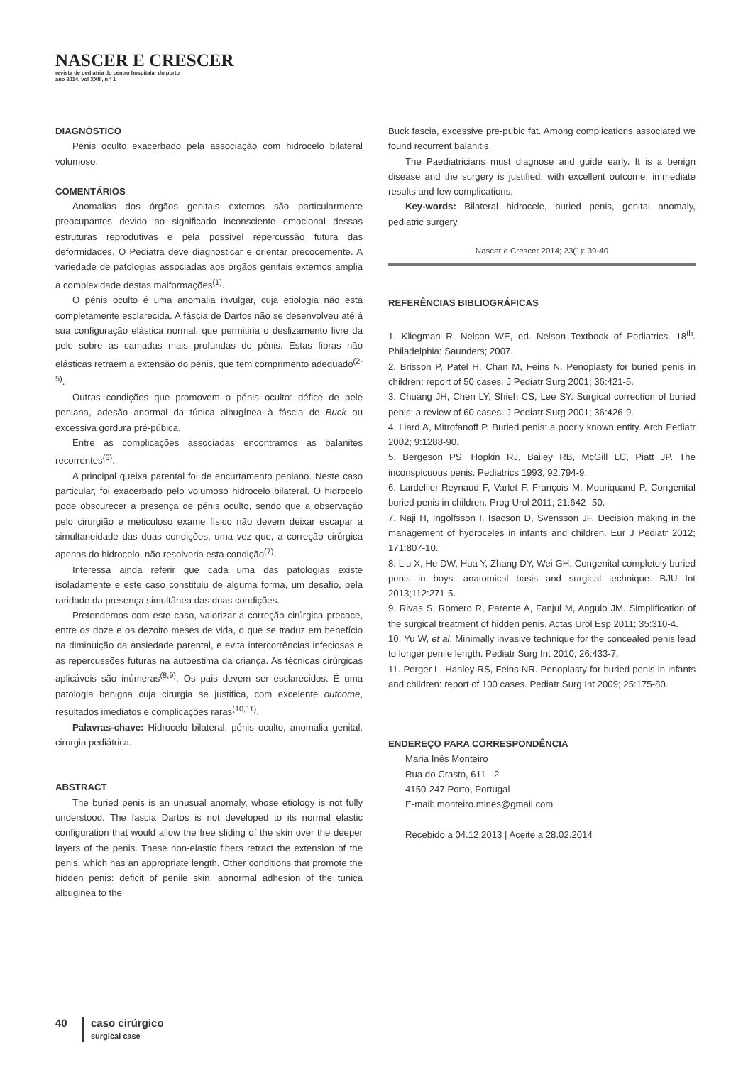NASCER E CRESCER
revista de pediatria do centro hospitalar do porto
ano 2014, vol XXIII, n.º 1
DIAGNÓSTICO
Pénis oculto exacerbado pela associação com hidrocelo bilateral volumoso.
COMENTÁRIOS
Anomalias dos órgãos genitais externos são particularmente preocupantes devido ao significado inconsciente emocional dessas estruturas reprodutivas e pela possível repercussão futura das deformidades. O Pediatra deve diagnosticar e orientar precocemente. A variedade de patologias associadas aos órgãos genitais externos amplia a complexidade destas malformações<sup>(1)</sup>.
O pénis oculto é uma anomalia invulgar, cuja etiologia não está completamente esclarecida. A fáscia de Dartos não se desenvolveu até à sua configuração elástica normal, que permitiria o deslizamento livre da pele sobre as camadas mais profundas do pénis. Estas fibras não elásticas retraem a extensão do pénis, que tem comprimento adequado<sup>(2-5)</sup>.
Outras condições que promovem o pénis oculto: défice de pele peniana, adesão anormal da túnica albugínea à fáscia de Buck ou excessiva gordura pré-púbica.
Entre as complicações associadas encontramos as balanites recorrentes<sup>(6)</sup>.
A principal queixa parental foi de encurtamento peniano. Neste caso particular, foi exacerbado pelo volumoso hidrocelo bilateral. O hidrocelo pode obscurecer a presença de pénis oculto, sendo que a observação pelo cirurgião e meticuloso exame físico não devem deixar escapar a simultaneidade das duas condições, uma vez que, a correção cirúrgica apenas do hidrocelo, não resolveria esta condição<sup>(7)</sup>.
Interessa ainda referir que cada uma das patologias existe isoladamente e este caso constituiu de alguma forma, um desafio, pela raridade da presença simultânea das duas condições.
Pretendemos com este caso, valorizar a correção cirúrgica precoce, entre os doze e os dezoito meses de vida, o que se traduz em benefício na diminuição da ansiedade parental, e evita intercorrências infeciosas e as repercussões futuras na autoestima da criança. As técnicas cirúrgicas aplicáveis são inúmeras<sup>(8,9)</sup>. Os pais devem ser esclarecidos. É uma patologia benigna cuja cirurgia se justifica, com excelente outcome, resultados imediatos e complicações raras<sup>(10,11)</sup>.
Palavras-chave: Hidrocelo bilateral, pénis oculto, anomalia genital, cirurgia pediátrica.
ABSTRACT
The buried penis is an unusual anomaly, whose etiology is not fully understood. The fascia Dartos is not developed to its normal elastic configuration that would allow the free sliding of the skin over the deeper layers of the penis. These non-elastic fibers retract the extension of the penis, which has an appropriate length. Other conditions that promote the hidden penis: deficit of penile skin, abnormal adhesion of the tunica albuginea to the
Buck fascia, excessive pre-pubic fat. Among complications associated we found recurrent balanitis.
The Paediatricians must diagnose and guide early. It is a benign disease and the surgery is justified, with excellent outcome, immediate results and few complications.
Key-words: Bilateral hidrocele, buried penis, genital anomaly, pediatric surgery.
Nascer e Crescer 2014; 23(1): 39-40
REFERÊNCIAS BIBLIOGRÁFICAS
1. Kliegman R, Nelson WE, ed. Nelson Textbook of Pediatrics. 18<sup>th</sup>. Philadelphia: Saunders; 2007.
2. Brisson P, Patel H, Chan M, Feins N. Penoplasty for buried penis in children: report of 50 cases. J Pediatr Surg 2001; 36:421-5.
3. Chuang JH, Chen LY, Shieh CS, Lee SY. Surgical correction of buried penis: a review of 60 cases. J Pediatr Surg 2001; 36:426-9.
4. Liard A, Mitrofanoff P. Buried penis: a poorly known entity. Arch Pediatr 2002; 9:1288-90.
5. Bergeson PS, Hopkin RJ, Bailey RB, McGill LC, Piatt JP. The inconspicuous penis. Pediatrics 1993; 92:794-9.
6. Lardellier-Reynaud F, Varlet F, François M, Mouriquand P. Congenital buried penis in children. Prog Urol 2011; 21:642--50.
7. Naji H, Ingolfsson I, Isacson D, Svensson JF. Decision making in the management of hydroceles in infants and children. Eur J Pediatr 2012; 171:807-10.
8. Liu X, He DW, Hua Y, Zhang DY, Wei GH. Congenital completely buried penis in boys: anatomical basis and surgical technique. BJU Int 2013;112:271-5.
9. Rivas S, Romero R, Parente A, Fanjul M, Angulo JM. Simplification of the surgical treatment of hidden penis. Actas Urol Esp 2011; 35:310-4.
10. Yu W, et al. Minimally invasive technique for the concealed penis lead to longer penile length. Pediatr Surg Int 2010; 26:433-7.
11. Perger L, Hanley RS, Feins NR. Penoplasty for buried penis in infants and children: report of 100 cases. Pediatr Surg Int 2009; 25:175-80.
ENDEREÇO PARA CORRESPONDÊNCIA
Maria Inês Monteiro
Rua do Crasto, 611 - 2
4150-247 Porto, Portugal
E-mail: monteiro.mines@gmail.com
Recebido a 04.12.2013 | Aceite a 28.02.2014
40 caso cirúrgico
surgical case